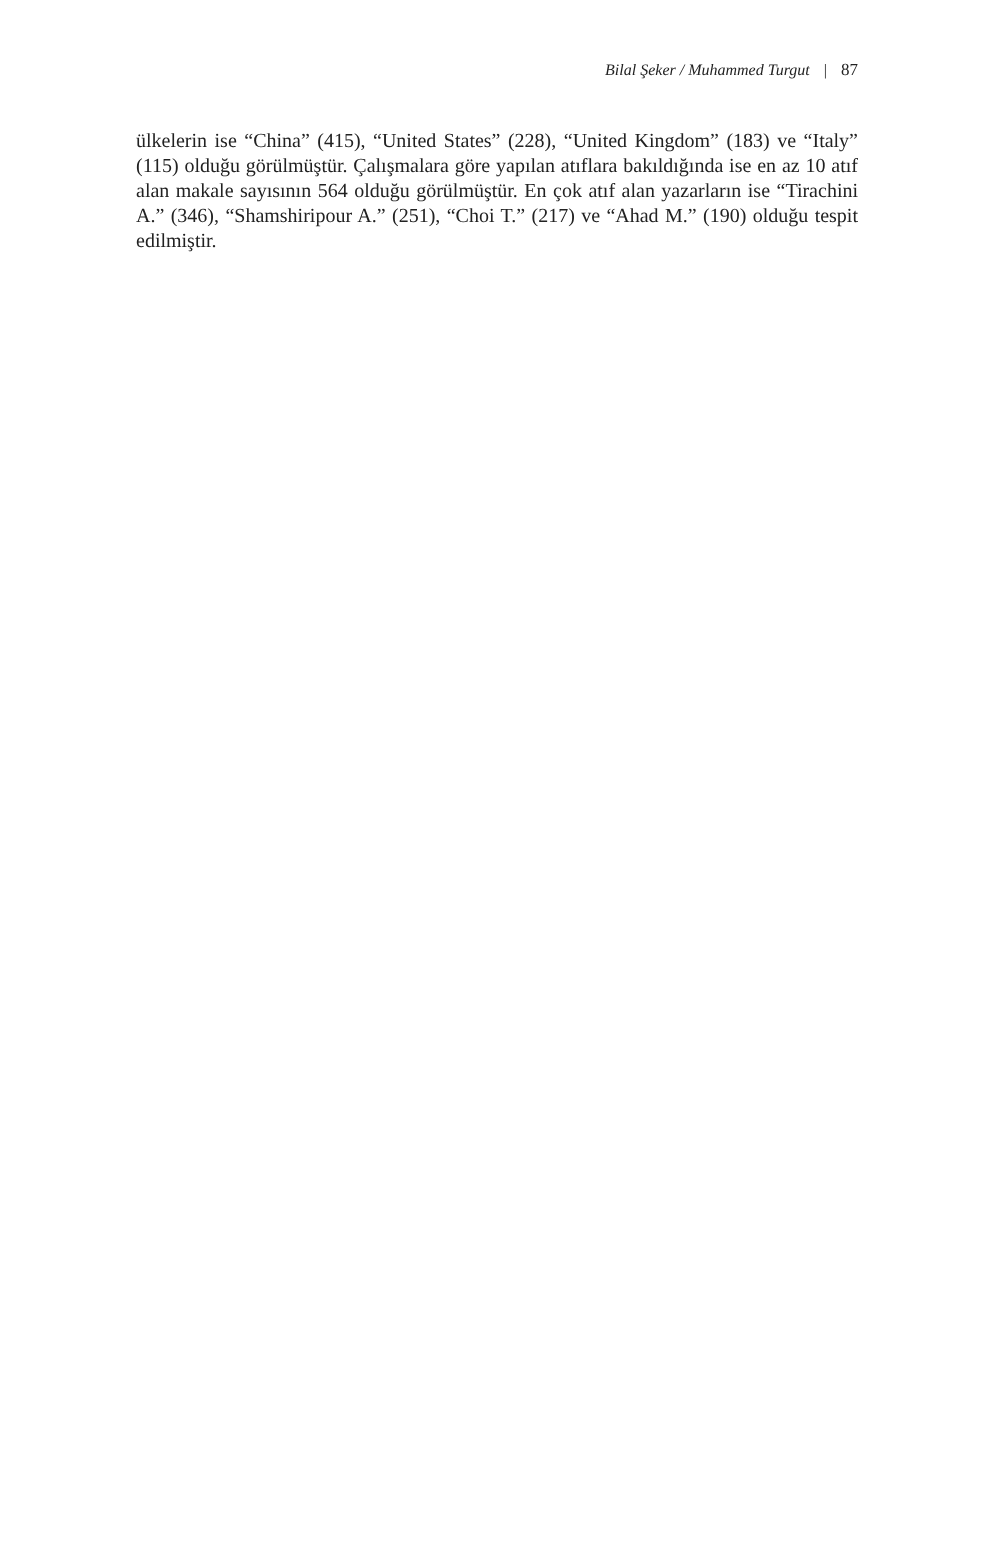Bilal Şeker / Muhammed Turgut | 87
ülkelerin ise “China” (415), “United States” (228), “United Kingdom” (183) ve “Italy” (115) olduğu görülmüştür. Çalışmalara göre yapılan atıflara bakıldığında ise en az 10 atıf alan makale sayısının 564 olduğu görülmüştür. En çok atıf alan yazarların ise “Tirachini A.” (346), “Shamshiripour A.” (251), “Choi T.” (217) ve “Ahad M.” (190) olduğu tespit edilmiştir.